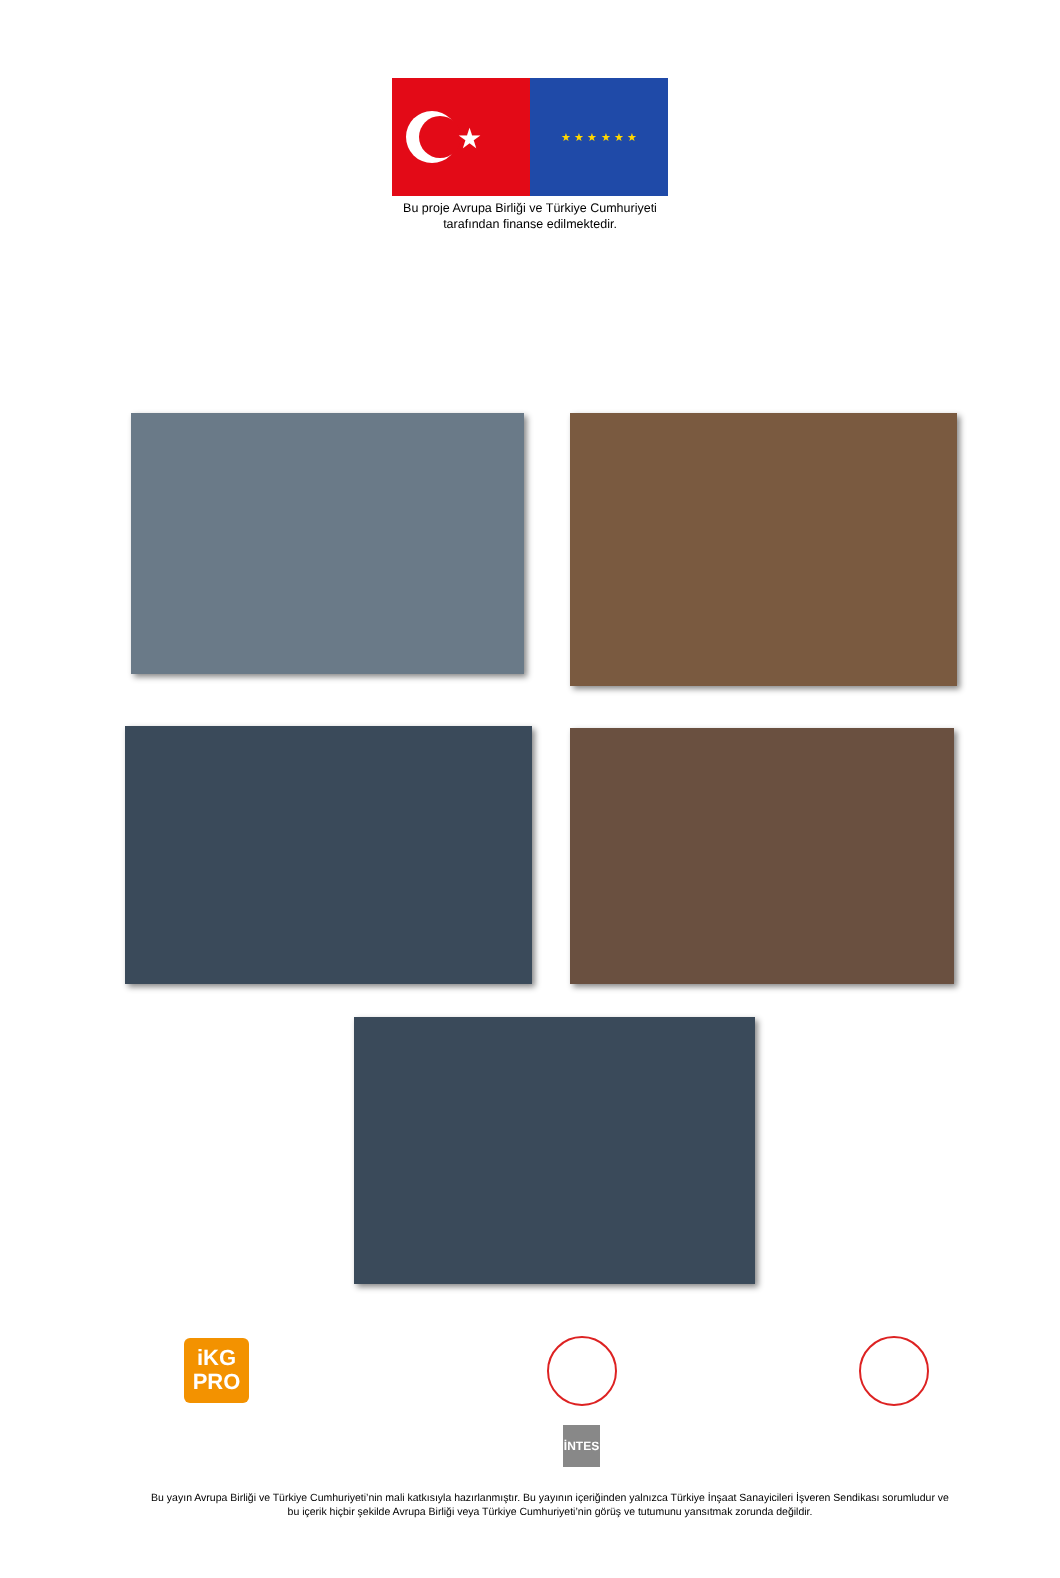★
★ ★ ★ ★ ★ ★
Bu proje Avrupa Birliği ve Türkiye Cumhuriyeti
tarafından finanse edilmektedir.
iKG
PRO
İNTES
Bu yayın Avrupa Birliği ve Türkiye Cumhuriyeti’nin mali katkısıyla hazırlanmıştır. Bu yayının içeriğinden yalnızca Türkiye İnşaat Sanayicileri İşveren Sendikası sorumludur ve bu içerik hiçbir şekilde Avrupa Birliği veya Türkiye Cumhuriyeti’nin görüş ve tutumunu yansıtmak zorunda değildir.